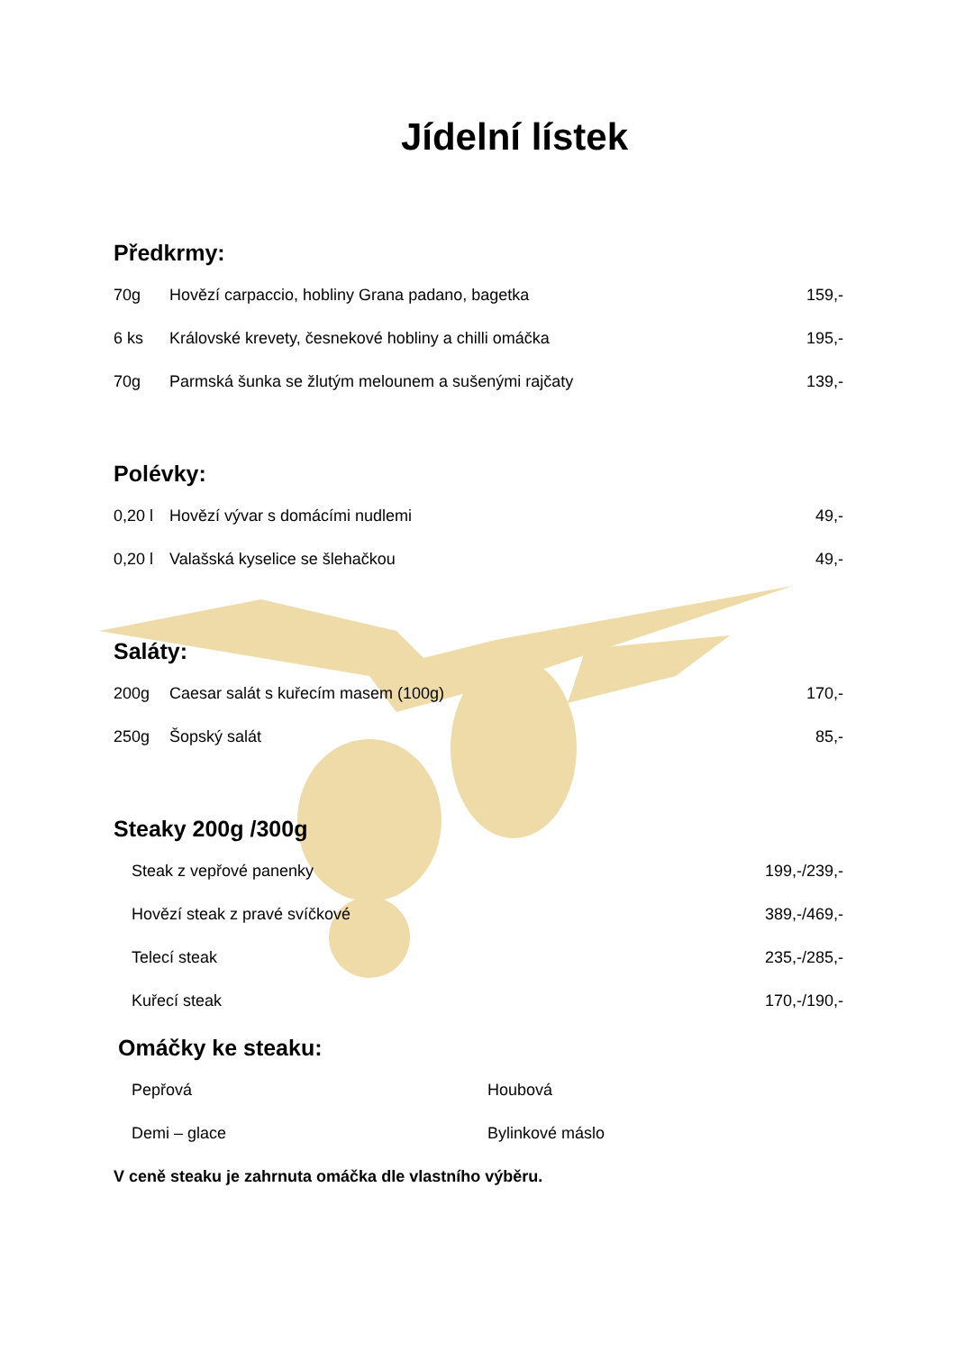Jídelní lístek
Předkrmy:
70g Hovězí carpaccio, hobliny Grana padano, bagetka 159,-
6 ks Královské krevety, česnekové hobliny a chilli omáčka 195,-
70g Parmská šunka se žlutým melounem a sušenými rajčaty 139,-
Polévky:
0,20 l Hovězí vývar s domácími nudlemi 49,-
0,20 l Valašská kyselice se šlehačkou 49,-
Saláty:
200g Caesar salát s kuřecím masem (100g) 170,-
250g Šopský salát 85,-
Steaky 200g /300g
Steak z vepřové panenky 199,-/239,-
Hovězí steak z pravé svíčkové 389,-/469,-
Telecí steak 235,-/285,-
Kuřecí steak 170,-/190,-
Omáčky ke steaku:
Pepřová Houbová
Demi – glace Bylinkové máslo
V ceně steaku je zahrnuta omáčka dle vlastního výběru.